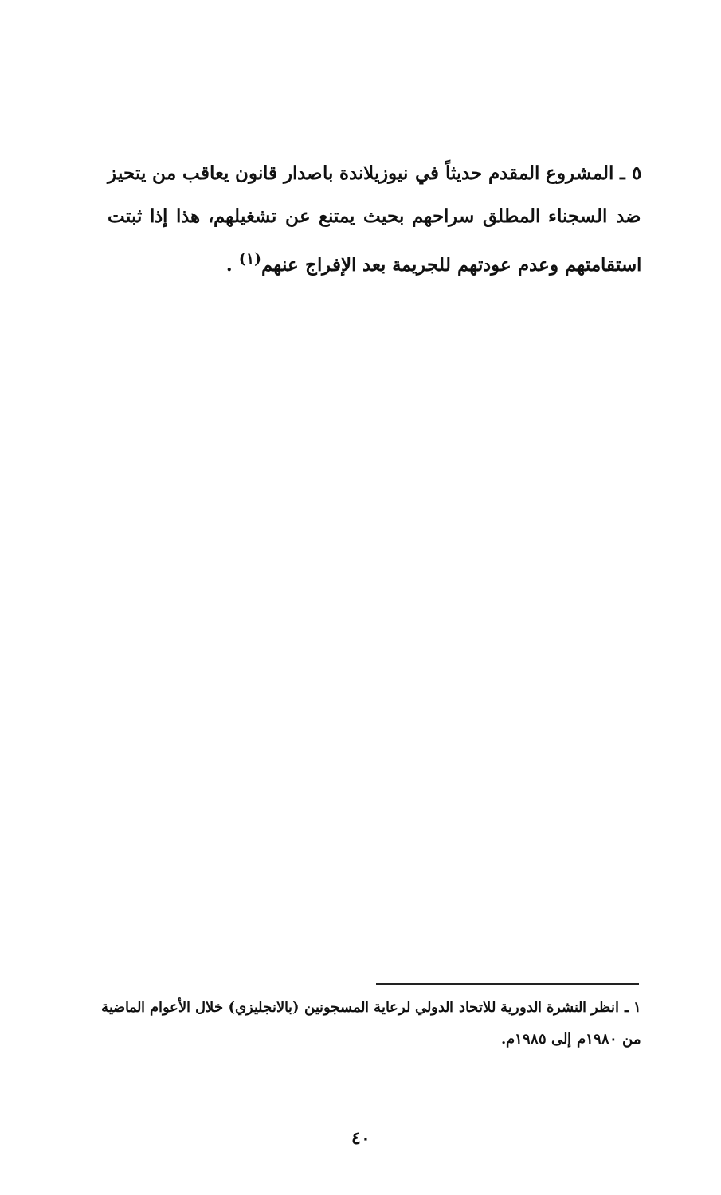٥ ـ المشروع المقدم حديثاً في نيوزيلاندة باصدار قانون يعاقب من يتحيز ضد السجناء المطلق سراحهم بحيث يمتنع عن تشغيلهم، هذا إذا ثبتت استقامتهم وعدم عودتهم للجريمة بعد الإفراج عنهم<sup>(١)</sup> .
١ ـ انظر النشرة الدورية للاتحاد الدولي لرعاية المسجونين (بالانجليزي) خلال الأعوام الماضية من ١٩٨٠م إلى ١٩٨٥م.
٤٠